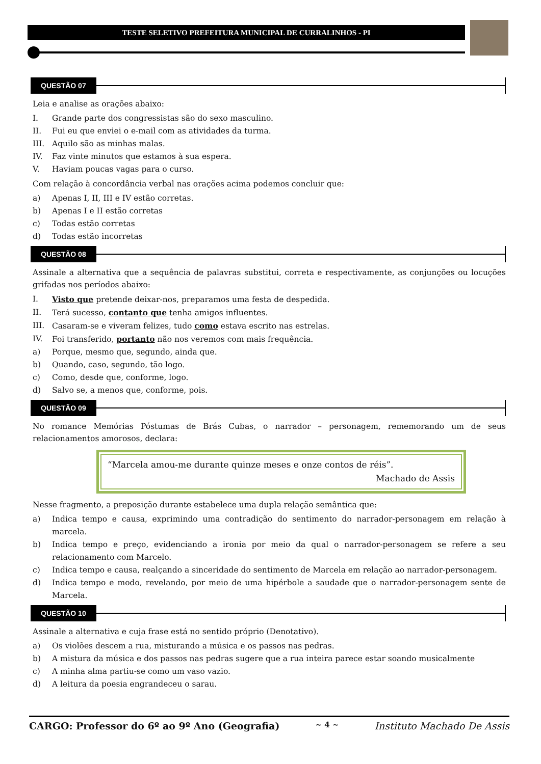TESTE SELETIVO PREFEITURA MUNICIPAL DE CURRALINHOS - PI
QUESTÃO 07
Leia e analise as orações abaixo:
I. Grande parte dos congressistas são do sexo masculino.
II. Fui eu que enviei o e-mail com as atividades da turma.
III. Aquilo são as minhas malas.
IV. Faz vinte minutos que estamos à sua espera.
V. Haviam poucas vagas para o curso.
Com relação à concordância verbal nas orações acima podemos concluir que:
a) Apenas I, II, III e IV estão corretas.
b) Apenas I e II estão corretas
c) Todas estão corretas
d) Todas estão incorretas
QUESTÃO 08
Assinale a alternativa que a sequência de palavras substitui, correta e respectivamente, as conjunções ou locuções grifadas nos períodos abaixo:
I. Visto que pretende deixar-nos, preparamos uma festa de despedida.
II. Terá sucesso, contanto que tenha amigos influentes.
III. Casaram-se e viveram felizes, tudo como estava escrito nas estrelas.
IV. Foi transferido, portanto não nos veremos com mais frequência.
a) Porque, mesmo que, segundo, ainda que.
b) Quando, caso, segundo, tão logo.
c) Como, desde que, conforme, logo.
d) Salvo se, a menos que, conforme, pois.
QUESTÃO 09
No romance Memórias Póstumas de Brás Cubas, o narrador – personagem, rememorando um de seus relacionamentos amorosos, declara:
“Marcela amou-me durante quinze meses e onze contos de réis”.
Machado de Assis
Nesse fragmento, a preposição durante estabelece uma dupla relação semântica que:
a) Indica tempo e causa, exprimindo uma contradição do sentimento do narrador-personagem em relação à marcela.
b) Indica tempo e preço, evidenciando a ironia por meio da qual o narrador-personagem se refere a seu relacionamento com Marcelo.
c) Indica tempo e causa, realçando a sinceridade do sentimento de Marcela em relação ao narrador-personagem.
d) Indica tempo e modo, revelando, por meio de uma hipérbole a saudade que o narrador-personagem sente de Marcela.
QUESTÃO 10
Assinale a alternativa e cuja frase está no sentido próprio (Denotativo).
a) Os violões descem a rua, misturando a música e os passos nas pedras.
b) A mistura da música e dos passos nas pedras sugere que a rua inteira parece estar soando musicalmente
c) A minha alma partiu-se como um vaso vazio.
d) A leitura da poesia engrandeceu o sarau.
CARGO: Professor do 6º ao 9º Ano (Geografia) ~ 4 ~ Instituto Machado De Assis